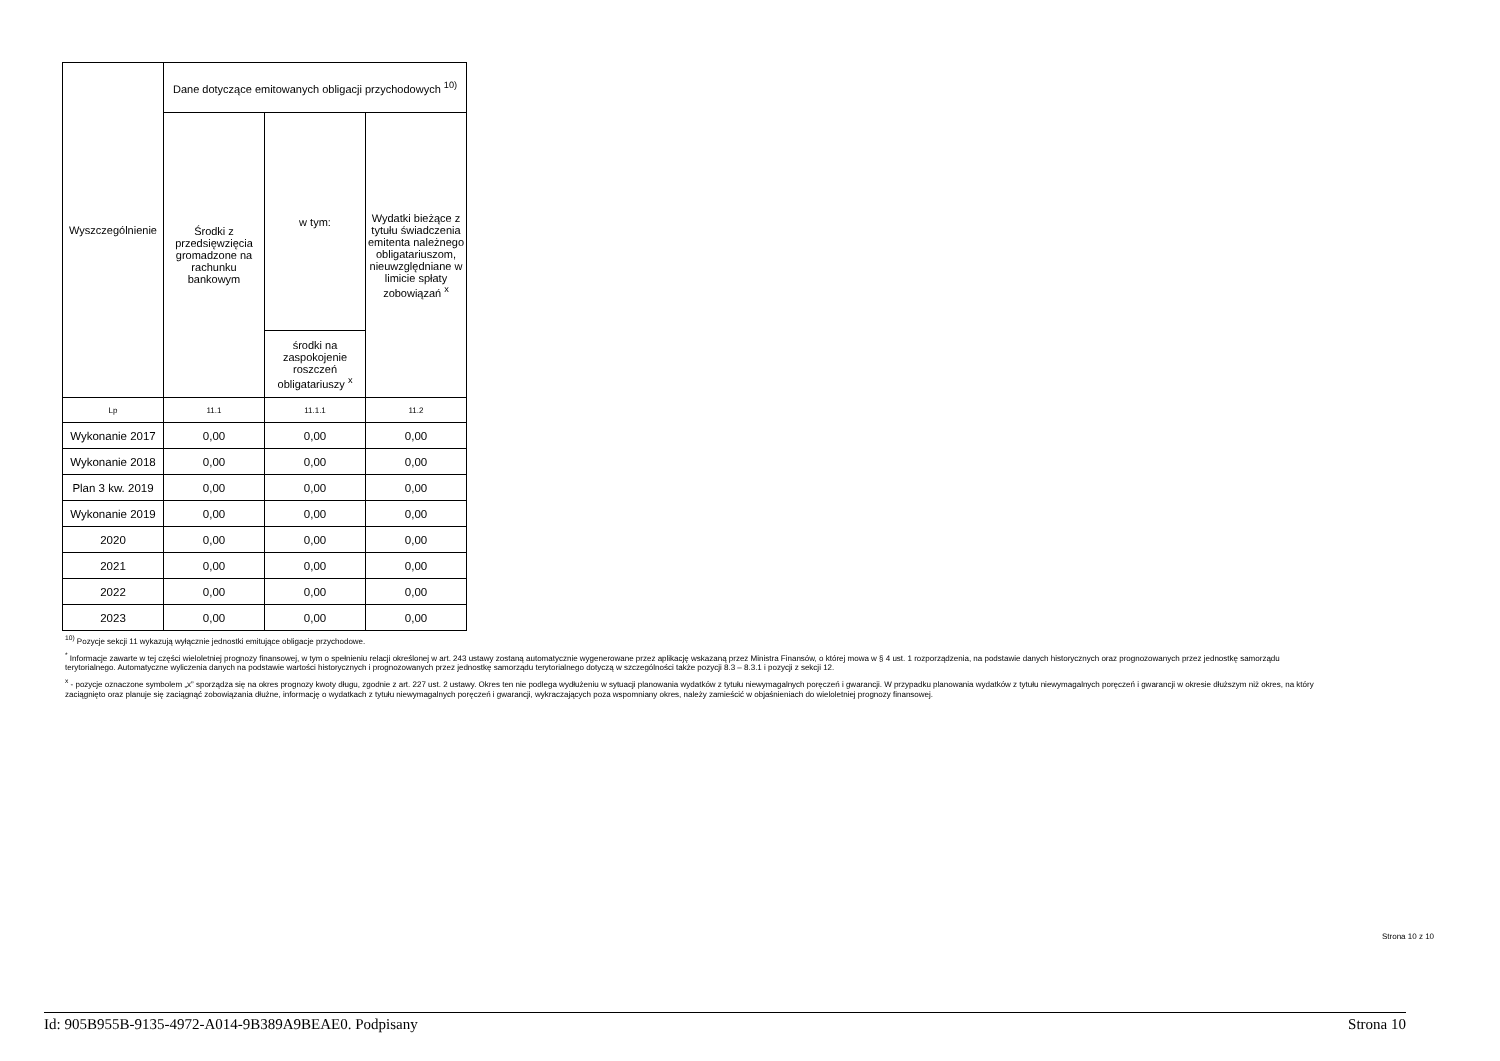| Wyszczególnienie | Dane dotyczące emitowanych obligacji przychodowych <sup>10)</sup> | | |
| --- | --- | --- | --- |
| | Środki z przedsięwzięcia gromadzone na rachunku bankowym | w tym: | Wydatki bieżące z tytułu świadczenia emitenta należnego obligatariuszom, nieuwzględniane w limicie spłaty zobowiązań <sup>x</sup> |
| | | środki na zaspokojenie roszczeń obligatariuszy <sup>x</sup> | |
| Lp | 11.1 | 11.1.1 | 11.2 |
| Wykonanie 2017 | 0,00 | 0,00 | 0,00 |
| Wykonanie 2018 | 0,00 | 0,00 | 0,00 |
| Plan 3 kw. 2019 | 0,00 | 0,00 | 0,00 |
| Wykonanie 2019 | 0,00 | 0,00 | 0,00 |
| 2020 | 0,00 | 0,00 | 0,00 |
| 2021 | 0,00 | 0,00 | 0,00 |
| 2022 | 0,00 | 0,00 | 0,00 |
| 2023 | 0,00 | 0,00 | 0,00 |
<sup>10)</sup> Pozycje sekcji 11 wykazują wyłącznie jednostki emitujące obligacje przychodowe.
<sup>*</sup> Informacje zawarte w tej części wieloletniej prognozy finansowej, w tym o spełnieniu relacji określonej w art. 243 ustawy zostaną automatycznie wygenerowane przez aplikację wskazaną przez Ministra Finansów, o której mowa w § 4 ust. 1 rozporządzenia, na podstawie danych historycznych oraz prognozowanych przez jednostkę samorządu terytorialnego. Automatyczne wyliczenia danych na podstawie wartości historycznych i prognozowanych przez jednostkę samorządu terytorialnego dotyczą w szczególności także pozycji 8.3 – 8.3.1 i pozycji z sekcji 12.
<sup>x</sup> - pozycje oznaczone symbolem „x” sporządza się na okres prognozy kwoty długu, zgodnie z art. 227 ust. 2 ustawy. Okres ten nie podlega wydłużeniu w sytuacji planowania wydatków z tytułu niewymagalnych poręczeń i gwarancji. W przypadku planowania wydatków z tytułu niewymagalnych poręczeń i gwarancji w okresie dłuższym niż okres, na który zaciągnięto oraz planuje się zaciągnąć zobowiązania dłużne, informację o wydatkach z tytułu niewymagalnych poręczeń i gwarancji, wykraczających poza wspomniany okres, należy zamieścić w objaśnieniach do wieloletniej prognozy finansowej.
Strona 10 z 10
Id: 905B955B-9135-4972-A014-9B389A9BEAE0. Podpisany Strona 10